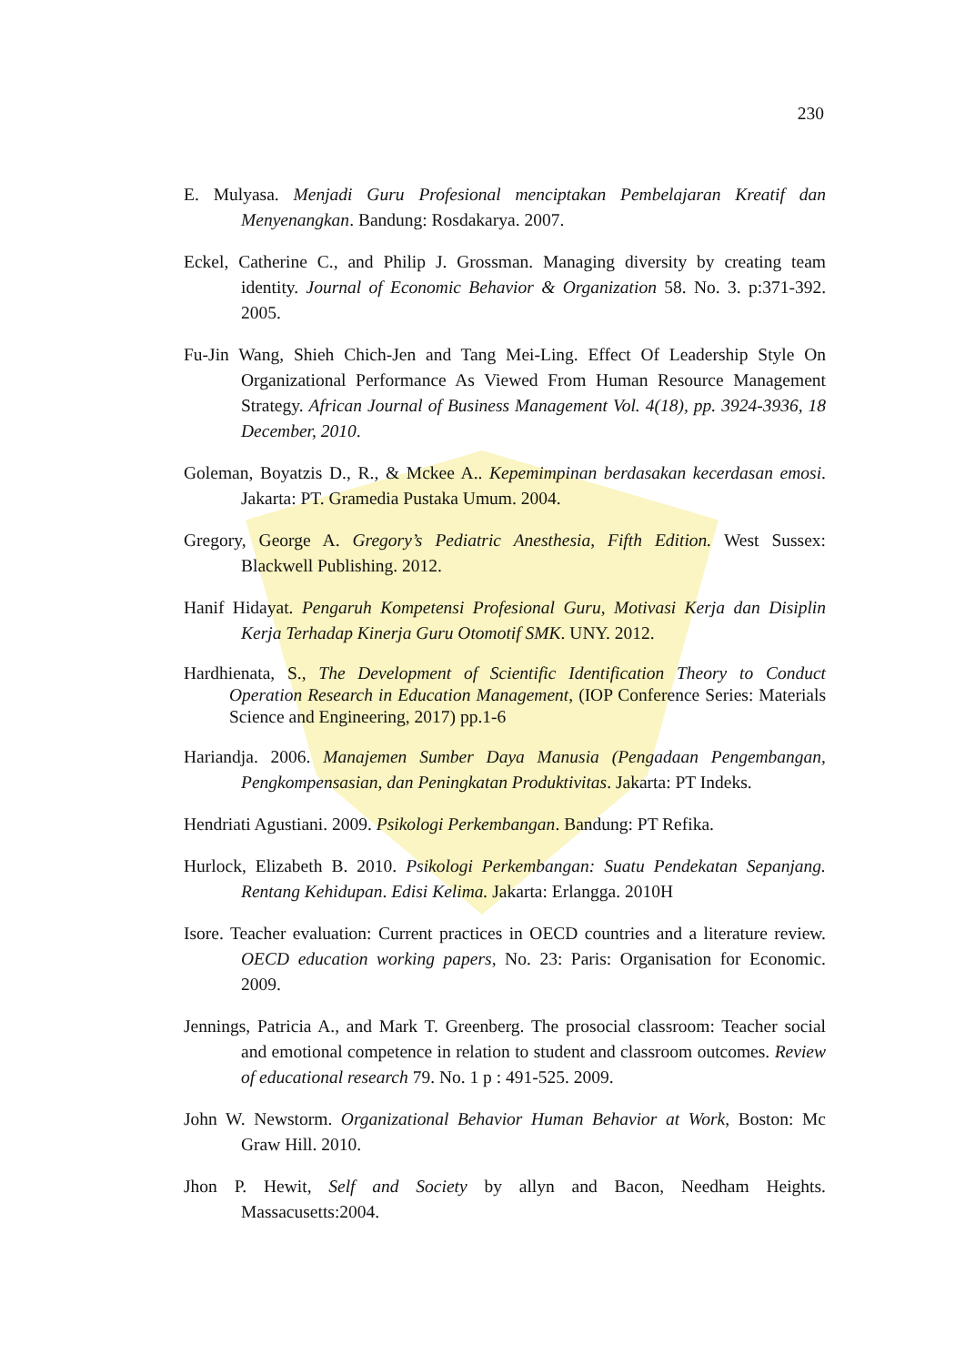230
E. Mulyasa. Menjadi Guru Profesional menciptakan Pembelajaran Kreatif dan Menyenangkan. Bandung: Rosdakarya. 2007.
Eckel, Catherine C., and Philip J. Grossman. Managing diversity by creating team identity. Journal of Economic Behavior & Organization 58. No. 3. p:371-392. 2005.
Fu-Jin Wang, Shieh Chich-Jen and Tang Mei-Ling. Effect Of Leadership Style On Organizational Performance As Viewed From Human Resource Management Strategy. African Journal of Business Management Vol. 4(18), pp. 3924-3936, 18 December, 2010.
Goleman, Boyatzis D., R., & Mckee A.. Kepemimpinan berdasakan kecerdasan emosi. Jakarta: PT. Gramedia Pustaka Umum. 2004.
Gregory, George A. Gregory’s Pediatric Anesthesia, Fifth Edition. West Sussex: Blackwell Publishing. 2012.
Hanif Hidayat. Pengaruh Kompetensi Profesional Guru, Motivasi Kerja dan Disiplin Kerja Terhadap Kinerja Guru Otomotif SMK. UNY. 2012.
Hardhienata, S., The Development of Scientific Identification Theory to Conduct Operation Research in Education Management, (IOP Conference Series: Materials Science and Engineering, 2017) pp.1-6
Hariandja. 2006. Manajemen Sumber Daya Manusia (Pengadaan Pengembangan, Pengkompensasian, dan Peningkatan Produktivitas. Jakarta: PT Indeks.
Hendriati Agustiani. 2009. Psikologi Perkembangan. Bandung: PT Refika.
Hurlock, Elizabeth B. 2010. Psikologi Perkembangan: Suatu Pendekatan Sepanjang. Rentang Kehidupan. Edisi Kelima. Jakarta: Erlangga. 2010H
Isore. Teacher evaluation: Current practices in OECD countries and a literature review. OECD education working papers, No. 23: Paris: Organisation for Economic. 2009.
Jennings, Patricia A., and Mark T. Greenberg. The prosocial classroom: Teacher social and emotional competence in relation to student and classroom outcomes. Review of educational research 79. No. 1 p : 491-525. 2009.
John W. Newstorm. Organizational Behavior Human Behavior at Work, Boston: Mc Graw Hill. 2010.
Jhon P. Hewit, Self and Society by allyn and Bacon, Needham Heights. Massacusetts:2004.